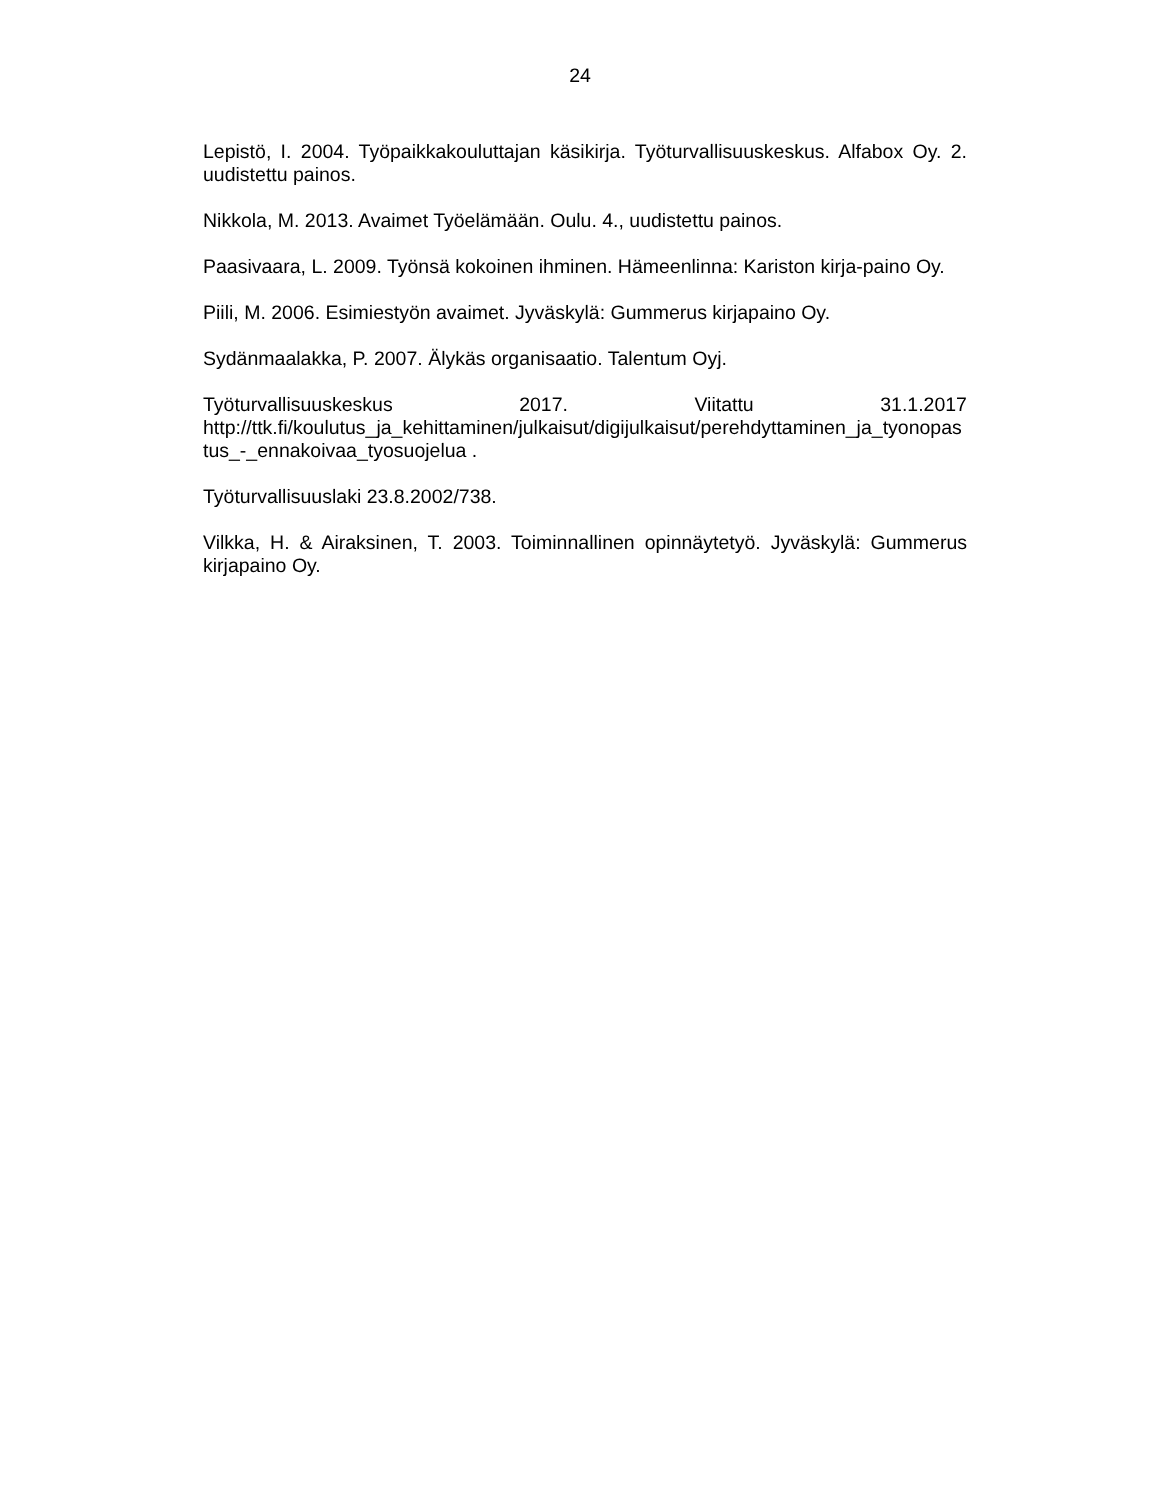24
Lepistö, I. 2004. Työpaikkakouluttajan käsikirja. Työturvallisuuskeskus. Alfabox Oy. 2. uudistettu painos.
Nikkola, M. 2013. Avaimet Työelämään. Oulu. 4., uudistettu painos.
Paasivaara, L. 2009. Työnsä kokoinen ihminen. Hämeenlinna: Kariston kirja-paino Oy.
Piili, M. 2006. Esimiestyön avaimet. Jyväskylä: Gummerus kirjapaino Oy.
Sydänmaalakka, P. 2007. Älykäs organisaatio. Talentum Oyj.
Työturvallisuuskeskus 2017. Viitattu 31.1.2017
http://ttk.fi/koulutus_ja_kehittaminen/julkaisut/digijulkaisut/perehdyttaminen_ja_tyonopastus_-_ennakoivaa_tyosuojelua .
Työturvallisuuslaki 23.8.2002/738.
Vilkka, H. & Airaksinen, T. 2003. Toiminnallinen opinnäytetyö. Jyväskylä: Gummerus kirjapaino Oy.